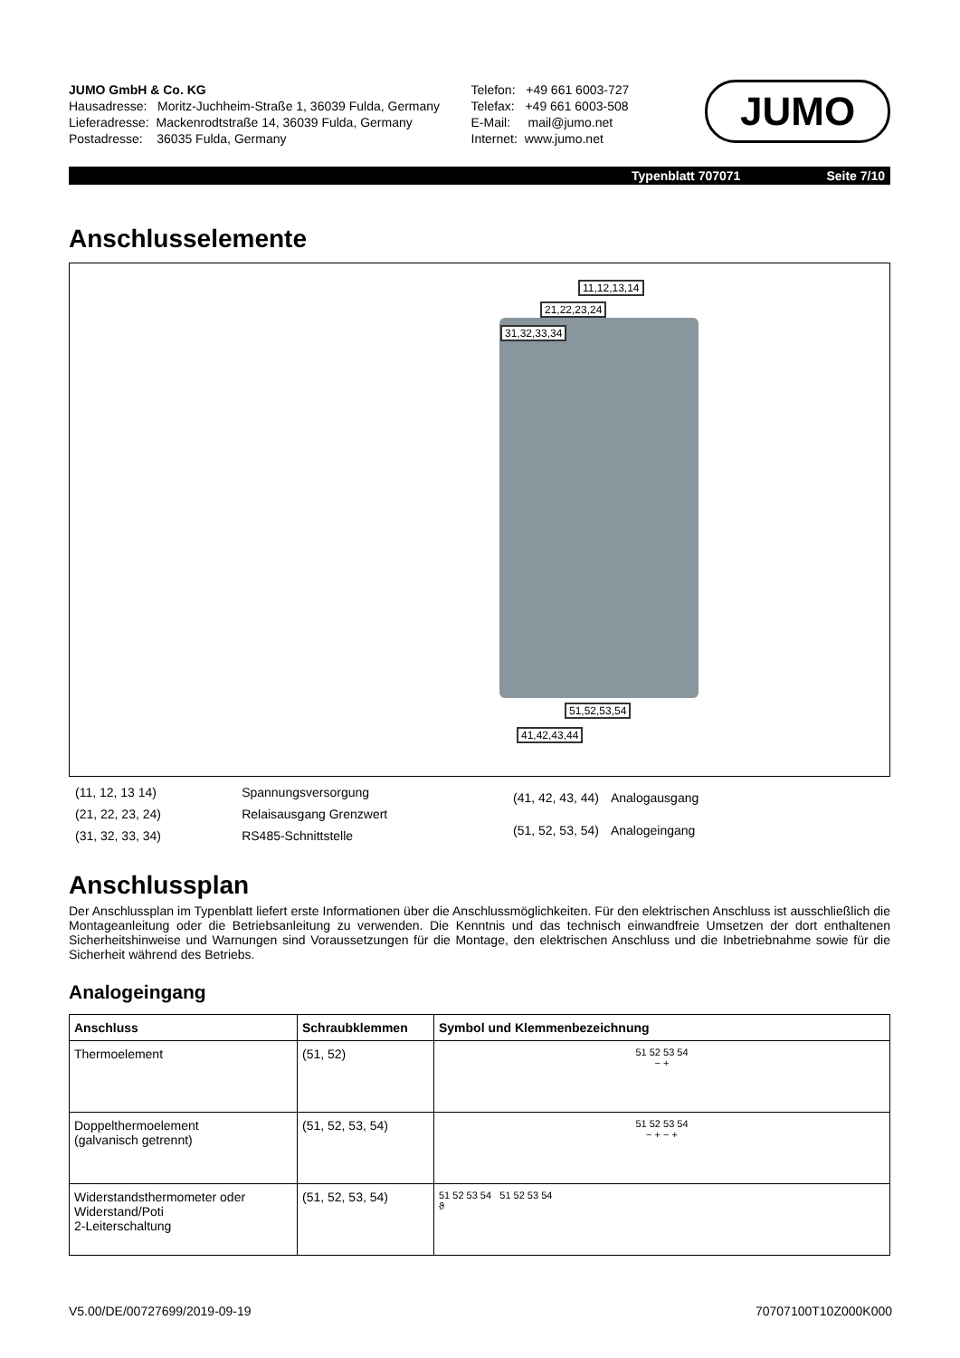JUMO GmbH & Co. KG
Hausadresse: Moritz-Juchheim-Straße 1, 36039 Fulda, Germany
Lieferadresse: Mackenrodtstraße 14, 36039 Fulda, Germany
Postadresse: 36035 Fulda, Germany
Telefon: +49 661 6003-727
Telefax: +49 661 6003-508
E-Mail: mail@jumo.net
Internet: www.jumo.net
JUMO
Typenblatt 707071 Seite 7/10
Anschlusselemente
11,12,13,14
21,22,23,24
31,32,33,34
51,52,53,54
41,42,43,44
| (11, 12, 13 14) | Spannungsversorgung |
| (21, 22, 23, 24) | Relaisausgang Grenzwert |
| (31, 32, 33, 34) | RS485-Schnittstelle |
| (41, 42, 43, 44) | Analogausgang |
| (51, 52, 53, 54) | Analogeingang |
Anschlussplan
Der Anschlussplan im Typenblatt liefert erste Informationen über die Anschlussmöglichkeiten. Für den elektrischen Anschluss ist ausschließlich die Montageanleitung oder die Betriebsanleitung zu verwenden. Die Kenntnis und das technisch einwandfreie Umsetzen der dort enthaltenen Sicherheitshinweise und Warnungen sind Voraussetzungen für die Montage, den elektrischen Anschluss und die Inbetriebnahme sowie für die Sicherheit während des Betriebs.
Analogeingang
| Anschluss | Schraubklemmen | Symbol und Klemmenbezeichnung |
| --- | --- | --- |
| Thermoelement | (51, 52) | 51 52 53 54 − + |
| Doppelthermoelement (galvanisch getrennt) | (51, 52, 53, 54) | 51 52 53 54 − + − + |
| Widerstandsthermometer oder Widerstand/Poti 2-Leiterschaltung | (51, 52, 53, 54) | 51 52 53 54 51 52 53 54 ϑ |
V5.00/DE/00727699/2019-09-19 70707100T10Z000K000